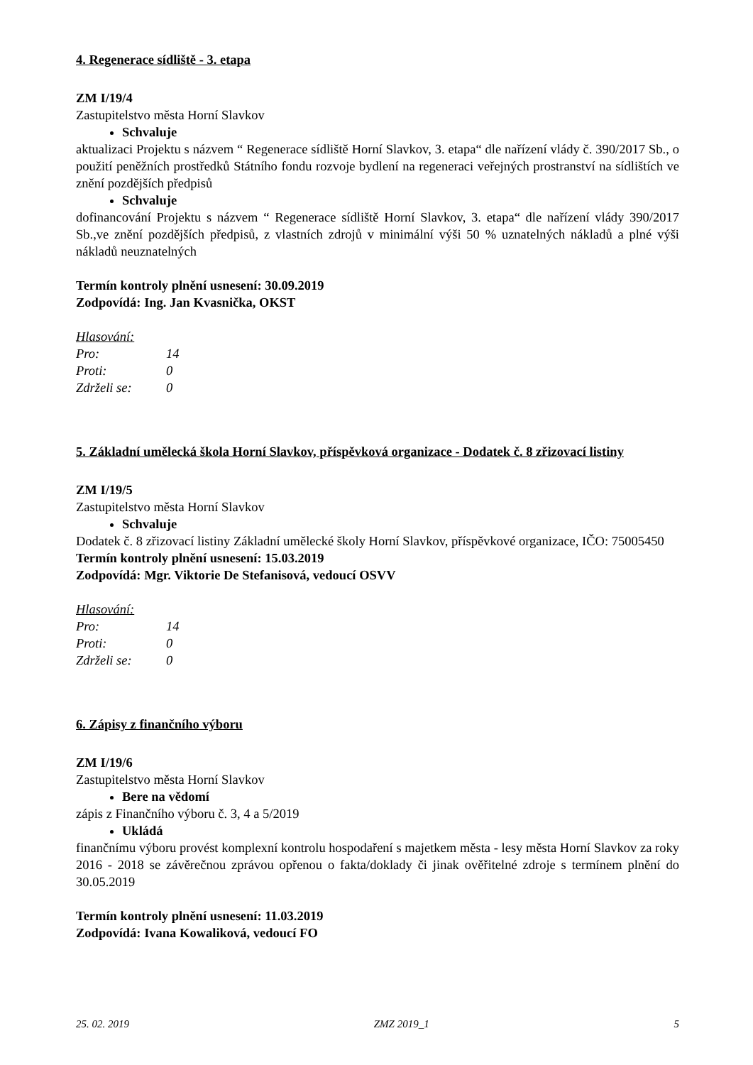4. Regenerace sídliště - 3. etapa
ZM I/19/4
Zastupitelstvo města Horní Slavkov
Schvaluje
aktualizaci Projektu s názvem “ Regenerace sídliště Horní Slavkov, 3. etapa“ dle nařízení vlády č. 390/2017 Sb., o použití peněžních prostředků Státního fondu rozvoje bydlení na regeneraci veřejných prostranství na sídlištích ve znění pozdějších předpisů
Schvaluje
dofinancování Projektu s názvem “ Regenerace sídliště Horní Slavkov, 3. etapa“ dle nařízení vlády 390/2017 Sb.,ve znění pozdějších předpisů, z vlastních zdrojů v minimální výši 50 % uznatelných nákladů a plné výši nákladů neuznatelných
Termín kontroly plnění usnesení: 30.09.2019
Zodpovídá: Ing. Jan Kvasnička, OKST
Hlasování:
Pro: 14
Proti: 0
Zdrželi se: 0
5. Základní umělecká škola Horní Slavkov, příspěvková organizace - Dodatek č. 8 zřizovací listiny
ZM I/19/5
Zastupitelstvo města Horní Slavkov
Schvaluje
Dodatek č. 8 zřizovací listiny Základní umělecké školy Horní Slavkov, příspěvkové organizace, IČO: 75005450
Termín kontroly plnění usnesení: 15.03.2019
Zodpovídá: Mgr. Viktorie De Stefanisová, vedoucí OSVV
Hlasování:
Pro: 14
Proti: 0
Zdrželi se: 0
6. Zápisy z finančního výboru
ZM I/19/6
Zastupitelstvo města Horní Slavkov
Bere na vědomí
zápis z Finančního výboru č. 3, 4 a 5/2019
Ukládá
finančnímu výboru provést komplexní kontrolu hospodaření s majetkem města - lesy města Horní Slavkov za roky 2016 - 2018 se závěrečnou zprávou opřenou o fakta/doklady či jinak ověřitelné zdroje s termínem plnění do 30.05.2019
Termín kontroly plnění usnesení: 11.03.2019
Zodpovídá: Ivana Kowaliková, vedoucí FO
25. 02. 2019 ZMZ 2019_1 5